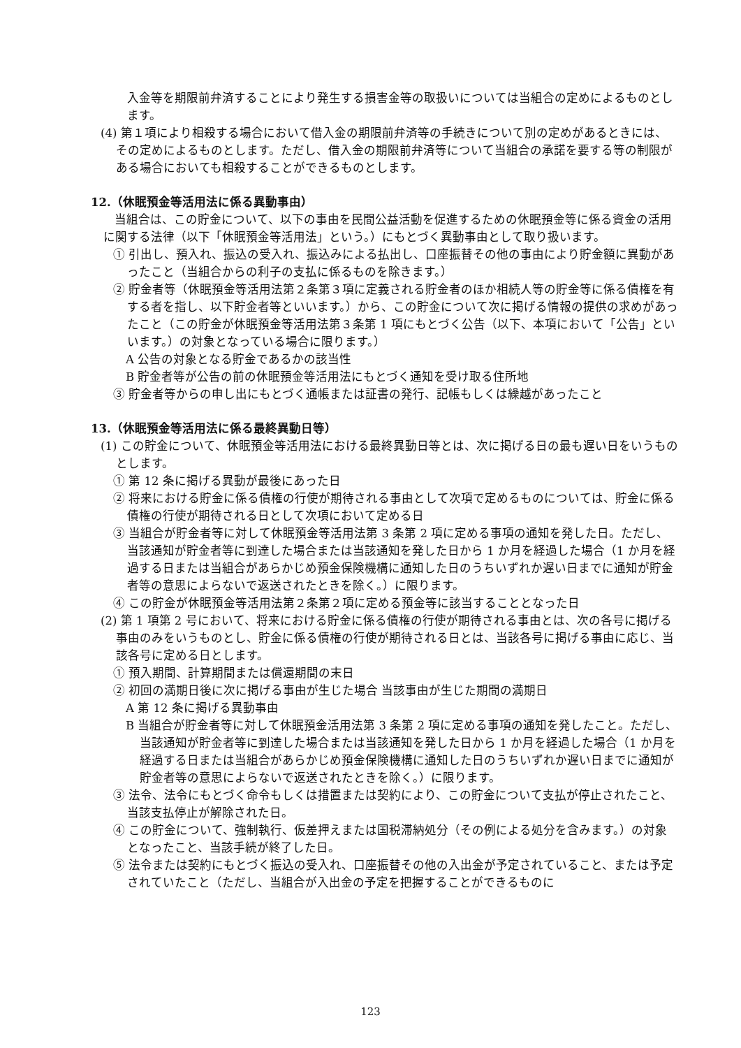入金等を期限前弁済することにより発生する損害金等の取扱いについては当組合の定めによるものとします。
(4) 第１項により相殺する場合において借入金の期限前弁済等の手続きについて別の定めがあるときには、その定めによるものとします。ただし、借入金の期限前弁済等について当組合の承諾を要する等の制限がある場合においても相殺することができるものとします。
12.（休眠預金等活用法に係る異動事由）
当組合は、この貯金について、以下の事由を民間公益活動を促進するための休眠預金等に係る資金の活用に関する法律（以下「休眠預金等活用法」という。）にもとづく異動事由として取り扱います。
① 引出し、預入れ、振込の受入れ、振込みによる払出し、口座振替その他の事由により貯金額に異動があったこと（当組合からの利子の支払に係るものを除きます。）
② 貯金者等（休眠預金等活用法第２条第３項に定義される貯金者のほか相続人等の貯金等に係る債権を有する者を指し、以下貯金者等といいます。）から、この貯金について次に掲げる情報の提供の求めがあったこと（この貯金が休眠預金等活用法第３条第 1 項にもとづく公告（以下、本項において「公告」といいます。）の対象となっている場合に限ります。）
A 公告の対象となる貯金であるかの該当性
B 貯金者等が公告の前の休眠預金等活用法にもとづく通知を受け取る住所地
③ 貯金者等からの申し出にもとづく通帳または証書の発行、記帳もしくは繰越があったこと
13.（休眠預金等活用法に係る最終異動日等）
(1) この貯金について、休眠預金等活用法における最終異動日等とは、次に掲げる日の最も遅い日をいうものとします。
① 第 12 条に掲げる異動が最後にあった日
② 将来における貯金に係る債権の行使が期待される事由として次項で定めるものについては、貯金に係る債権の行使が期待される日として次項において定める日
③ 当組合が貯金者等に対して休眠預金等活用法第 3 条第 2 項に定める事項の通知を発した日。ただし、当該通知が貯金者等に到達した場合または当該通知を発した日から 1 か月を経過した場合（1 か月を経過する日または当組合があらかじめ預金保険機構に通知した日のうちいずれか遅い日までに通知が貯金者等の意思によらないで返送されたときを除く。）に限ります。
④ この貯金が休眠預金等活用法第２条第２項に定める預金等に該当することとなった日
(2) 第 1 項第 2 号において、将来における貯金に係る債権の行使が期待される事由とは、次の各号に掲げる事由のみをいうものとし、貯金に係る債権の行使が期待される日とは、当該各号に掲げる事由に応じ、当該各号に定める日とします。
① 預入期間、計算期間または償還期間の末日
② 初回の満期日後に次に掲げる事由が生じた場合 当該事由が生じた期間の満期日
A 第 12 条に掲げる異動事由
B 当組合が貯金者等に対して休眠預金活用法第 3 条第 2 項に定める事項の通知を発したこと。ただし、当該通知が貯金者等に到達した場合または当該通知を発した日から 1 か月を経過した場合（1 か月を経過する日または当組合があらかじめ預金保険機構に通知した日のうちいずれか遅い日までに通知が貯金者等の意思によらないで返送されたときを除く。）に限ります。
③ 法令、法令にもとづく命令もしくは措置または契約により、この貯金について支払が停止されたこと、当該支払停止が解除された日。
④ この貯金について、強制執行、仮差押えまたは国税滞納処分（その例による処分を含みます。）の対象となったこと、当該手続が終了した日。
⑤ 法令または契約にもとづく振込の受入れ、口座振替その他の入出金が予定されていること、または予定されていたこと（ただし、当組合が入出金の予定を把握することができるものに
123